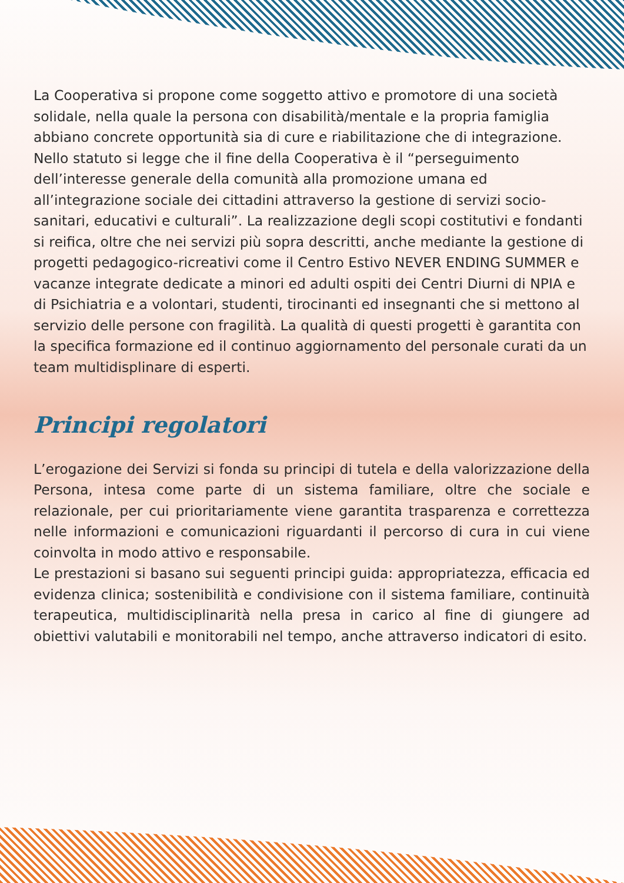La Cooperativa si propone come soggetto attivo e promotore di una società solidale, nella quale la persona con disabilità/mentale e la propria famiglia abbiano concrete opportunità sia di cure e riabilitazione che di integrazione. Nello statuto si legge che il fine della Cooperativa è il “perseguimento dell’interesse generale della comunità alla promozione umana ed all’integrazione sociale dei cittadini attraverso la gestione di servizi socio-sanitari, educativi e culturali”. La realizzazione degli scopi costitutivi e fondanti si reifica, oltre che nei servizi più sopra descritti, anche mediante la gestione di progetti pedagogico-ricreativi come il Centro Estivo NEVER ENDING SUMMER e vacanze integrate dedicate a minori ed adulti ospiti dei Centri Diurni di NPIA e di Psichiatria e a volontari, studenti, tirocinanti ed insegnanti che si mettono al servizio delle persone con fragilità. La qualità di questi progetti è garantita con la specifica formazione ed il continuo aggiornamento del personale curati da un team multidisplinare di esperti.
Principi regolatori
L’erogazione dei Servizi si fonda su principi di tutela e della valorizzazione della Persona, intesa come parte di un sistema familiare, oltre che sociale e relazionale, per cui prioritariamente viene garantita trasparenza e correttezza nelle informazioni e comunicazioni riguardanti il percorso di cura in cui viene coinvolta in modo attivo e responsabile.
Le prestazioni si basano sui seguenti principi guida: appropriatezza, efficacia ed evidenza clinica; sostenibilità e condivisione con il sistema familiare, continuità terapeutica, multidisciplinarità nella presa in carico al fine di giungere ad obiettivi valutabili e monitorabili nel tempo, anche attraverso indicatori di esito.